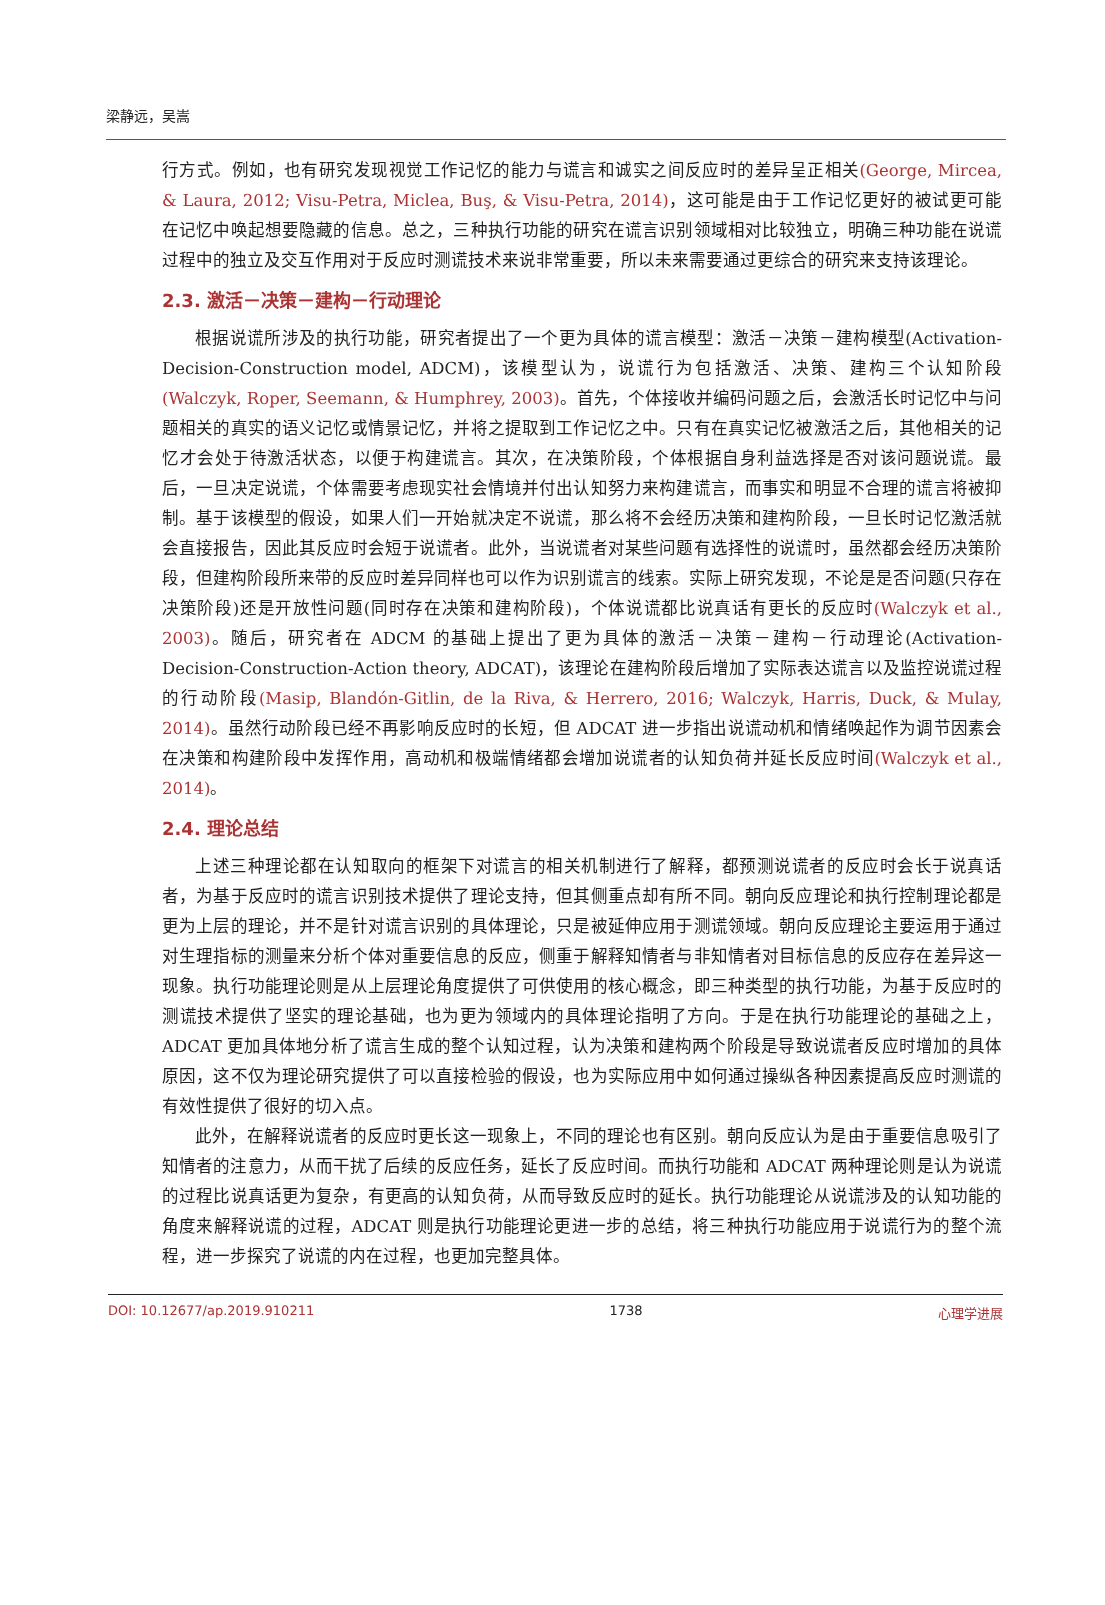梁静远，吴嵩
行方式。例如，也有研究发现视觉工作记忆的能力与谎言和诚实之间反应时的差异呈正相关(George, Mircea, & Laura, 2012; Visu-Petra, Miclea, Buş, & Visu-Petra, 2014)，这可能是由于工作记忆更好的被试更可能在记忆中唤起想要隐藏的信息。总之，三种执行功能的研究在谎言识别领域相对比较独立，明确三种功能在说谎过程中的独立及交互作用对于反应时测谎技术来说非常重要，所以未来需要通过更综合的研究来支持该理论。
2.3. 激活－决策－建构－行动理论
根据说谎所涉及的执行功能，研究者提出了一个更为具体的谎言模型：激活－决策－建构模型(Activation-Decision-Construction model, ADCM)，该模型认为，说谎行为包括激活、决策、建构三个认知阶段(Walczyk, Roper, Seemann, & Humphrey, 2003)。首先，个体接收并编码问题之后，会激活长时记忆中与问题相关的真实的语义记忆或情景记忆，并将之提取到工作记忆之中。只有在真实记忆被激活之后，其他相关的记忆才会处于待激活状态，以便于构建谎言。其次，在决策阶段，个体根据自身利益选择是否对该问题说谎。最后，一旦决定说谎，个体需要考虑现实社会情境并付出认知努力来构建谎言，而事实和明显不合理的谎言将被抑制。基于该模型的假设，如果人们一开始就决定不说谎，那么将不会经历决策和建构阶段，一旦长时记忆激活就会直接报告，因此其反应时会短于说谎者。此外，当说谎者对某些问题有选择性的说谎时，虽然都会经历决策阶段，但建构阶段所来带的反应时差异同样也可以作为识别谎言的线索。实际上研究发现，不论是是否问题(只存在决策阶段)还是开放性问题(同时存在决策和建构阶段)，个体说谎都比说真话有更长的反应时(Walczyk et al., 2003)。随后，研究者在 ADCM 的基础上提出了更为具体的激活－决策－建构－行动理论(Activation-Decision-Construction-Action theory, ADCAT)，该理论在建构阶段后增加了实际表达谎言以及监控说谎过程的行动阶段(Masip, Blandón-Gitlin, de la Riva, & Herrero, 2016; Walczyk, Harris, Duck, & Mulay, 2014)。虽然行动阶段已经不再影响反应时的长短，但 ADCAT 进一步指出说谎动机和情绪唤起作为调节因素会在决策和构建阶段中发挥作用，高动机和极端情绪都会增加说谎者的认知负荷并延长反应时间(Walczyk et al., 2014)。
2.4. 理论总结
上述三种理论都在认知取向的框架下对谎言的相关机制进行了解释，都预测说谎者的反应时会长于说真话者，为基于反应时的谎言识别技术提供了理论支持，但其侧重点却有所不同。朝向反应理论和执行控制理论都是更为上层的理论，并不是针对谎言识别的具体理论，只是被延伸应用于测谎领域。朝向反应理论主要运用于通过对生理指标的测量来分析个体对重要信息的反应，侧重于解释知情者与非知情者对目标信息的反应存在差异这一现象。执行功能理论则是从上层理论角度提供了可供使用的核心概念，即三种类型的执行功能，为基于反应时的测谎技术提供了坚实的理论基础，也为更为领域内的具体理论指明了方向。于是在执行功能理论的基础之上，ADCAT 更加具体地分析了谎言生成的整个认知过程，认为决策和建构两个阶段是导致说谎者反应时增加的具体原因，这不仅为理论研究提供了可以直接检验的假设，也为实际应用中如何通过操纵各种因素提高反应时测谎的有效性提供了很好的切入点。
此外，在解释说谎者的反应时更长这一现象上，不同的理论也有区别。朝向反应认为是由于重要信息吸引了知情者的注意力，从而干扰了后续的反应任务，延长了反应时间。而执行功能和 ADCAT 两种理论则是认为说谎的过程比说真话更为复杂，有更高的认知负荷，从而导致反应时的延长。执行功能理论从说谎涉及的认知功能的角度来解释说谎的过程，ADCAT 则是执行功能理论更进一步的总结，将三种执行功能应用于说谎行为的整个流程，进一步探究了说谎的内在过程，也更加完整具体。
DOI: 10.12677/ap.2019.910211 1738 心理学进展